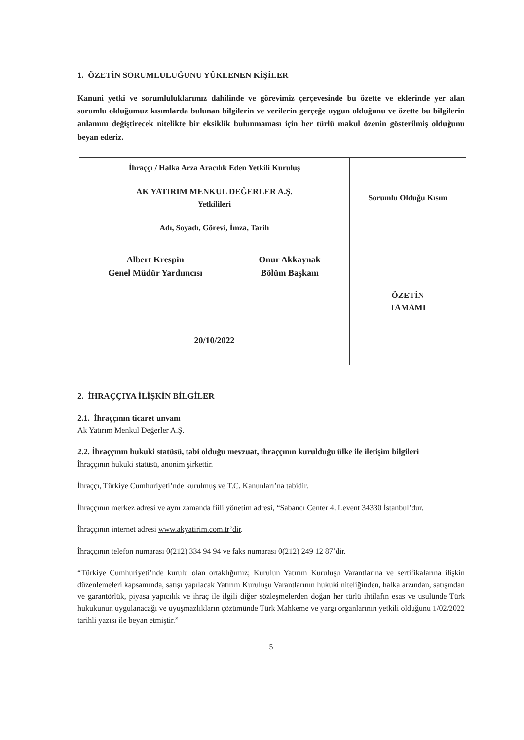1. ÖZETİN SORUMLULUĞUNU YÜKLENEN KİŞİLER
Kanuni yetki ve sorumluluklarımız dahilinde ve görevimiz çerçevesinde bu özette ve eklerinde yer alan sorumlu olduğumuz kısımlarda bulunan bilgilerin ve verilerin gerçeğe uygun olduğunu ve özette bu bilgilerin anlamını değiştirecek nitelikte bir eksiklik bulunmaması için her türlü makul özenin gösterilmiş olduğunu beyan ederiz.
| İhraççı / Halka Arza Aracılık Eden Yetkili Kuruluş AK YATIRIM MENKUL DEĞERLER A.Ş. Yetkilileri Adı, Soyadı, Görevi, İmza, Tarih | Sorumlu Olduğu Kısım |
| Albert Krespin Genel Müdür Yardımcısı Onur Akkaynak Bölüm Başkanı 20/10/2022 | ÖZETİN TAMAMI |
2. İHRAÇÇIYA İLİŞKİN BİLGİLER
2.1. İhraççının ticaret unvanı
Ak Yatırım Menkul Değerler A.Ş.
2.2. İhraççının hukuki statüsü, tabi olduğu mevzuat, ihraççının kurulduğu ülke ile iletişim bilgileri
İhraççının hukuki statüsü, anonim şirkettir.
İhraççı, Türkiye Cumhuriyeti’nde kurulmuş ve T.C. Kanunları’na tabidir.
İhraççının merkez adresi ve aynı zamanda fiili yönetim adresi, “Sabancı Center 4. Levent 34330 İstanbul’dur.
İhraççının internet adresi www.akyatirim.com.tr’dir.
İhraççının telefon numarası 0(212) 334 94 94 ve faks numarası 0(212) 249 12 87’dir.
“Türkiye Cumhuriyeti’nde kurulu olan ortaklığımız; Kurulun Yatırım Kuruluşu Varantlarına ve sertifikalarına ilişkin düzenlemeleri kapsamında, satışı yapılacak Yatırım Kuruluşu Varantlarının hukuki niteliğinden, halka arzından, satışından ve garantörlük, piyasa yapıcılık ve ihraç ile ilgili diğer sözleşmelerden doğan her türlü ihtilafın esas ve usulünde Türk hukukunun uygulanacağı ve uyuşmazlıkların çözümünde Türk Mahkeme ve yargı organlarının yetkili olduğunu 1/02/2022 tarihli yazısı ile beyan etmiştir.”
5